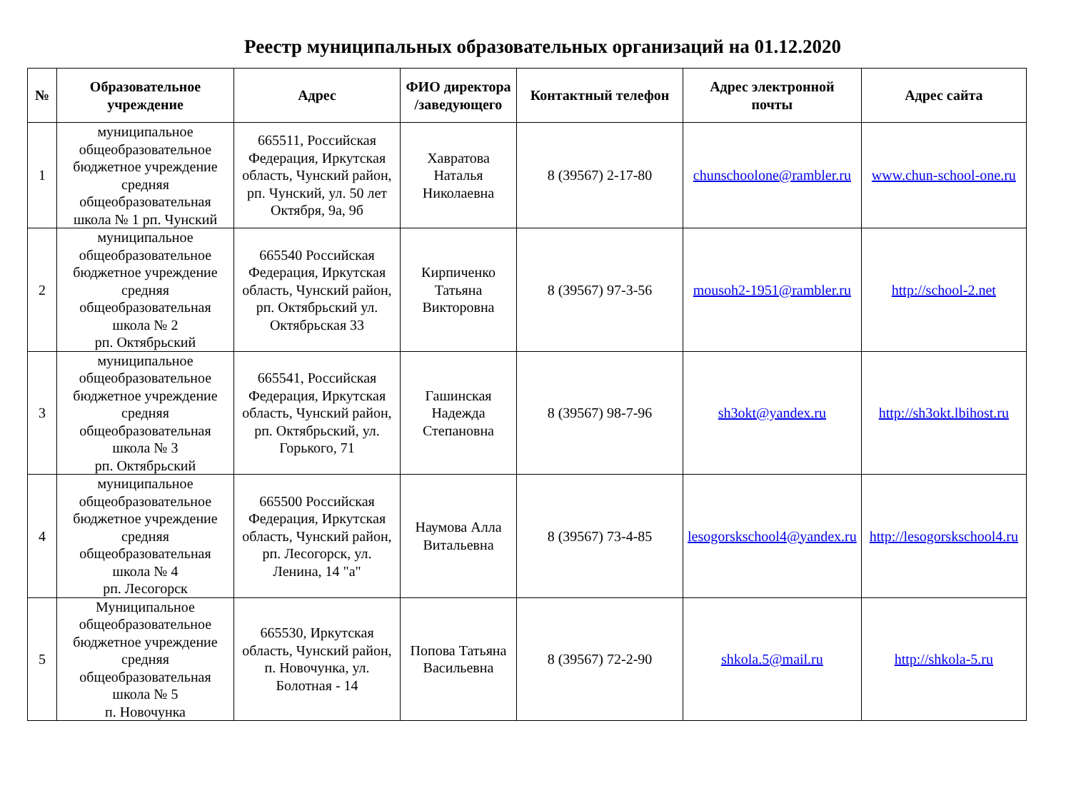Реестр муниципальных образовательных организаций на 01.12.2020
| № | Образовательное учреждение | Адрес | ФИО директора /заведующего | Контактный телефон | Адрес электронной почты | Адрес сайта |
| --- | --- | --- | --- | --- | --- | --- |
| 1 | муниципальное общеобразовательное бюджетное учреждение средняя общеобразовательная школа № 1 рп. Чунский | 665511, Российская Федерация, Иркутская область, Чунский район, рп. Чунский, ул. 50 лет Октября, 9а, 9б | Хавратова Наталья Николаевна | 8 (39567) 2-17-80 | chunschoolone@rambler.ru | www.chun-school-one.ru |
| 2 | муниципальное общеобразовательное бюджетное учреждение средняя общеобразовательная школа № 2 рп. Октябрьский | 665540 Российская Федерация, Иркутская область, Чунский район, рп. Октябрьский ул. Октябрьская 33 | Кирпиченко Татьяна Викторовна | 8 (39567) 97-3-56 | mousoh2-1951@rambler.ru | http://school-2.net |
| 3 | муниципальное общеобразовательное бюджетное учреждение средняя общеобразовательная школа № 3 рп. Октябрьский | 665541, Российская Федерация, Иркутская область, Чунский район, рп. Октябрьский, ул. Горького, 71 | Гашинская Надежда Степановна | 8 (39567) 98-7-96 | sh3okt@yandex.ru | http://sh3okt.lbihost.ru |
| 4 | муниципальное общеобразовательное бюджетное учреждение средняя общеобразовательная школа № 4 рп. Лесогорск | 665500 Российская Федерация, Иркутская область, Чунский район, рп. Лесогорск, ул. Ленина, 14 "а" | Наумова Алла Витальевна | 8 (39567) 73-4-85 | lesogorskschool4@yandex.ru | http://lesogorskschool4.ru |
| 5 | Муниципальное общеобразовательное бюджетное учреждение средняя общеобразовательная школа № 5 п. Новочунка | 665530, Иркутская область, Чунский район, п. Новочунка, ул. Болотная - 14 | Попова Татьяна Васильевна | 8 (39567) 72-2-90 | shkola.5@mail.ru | http://shkola-5.ru |